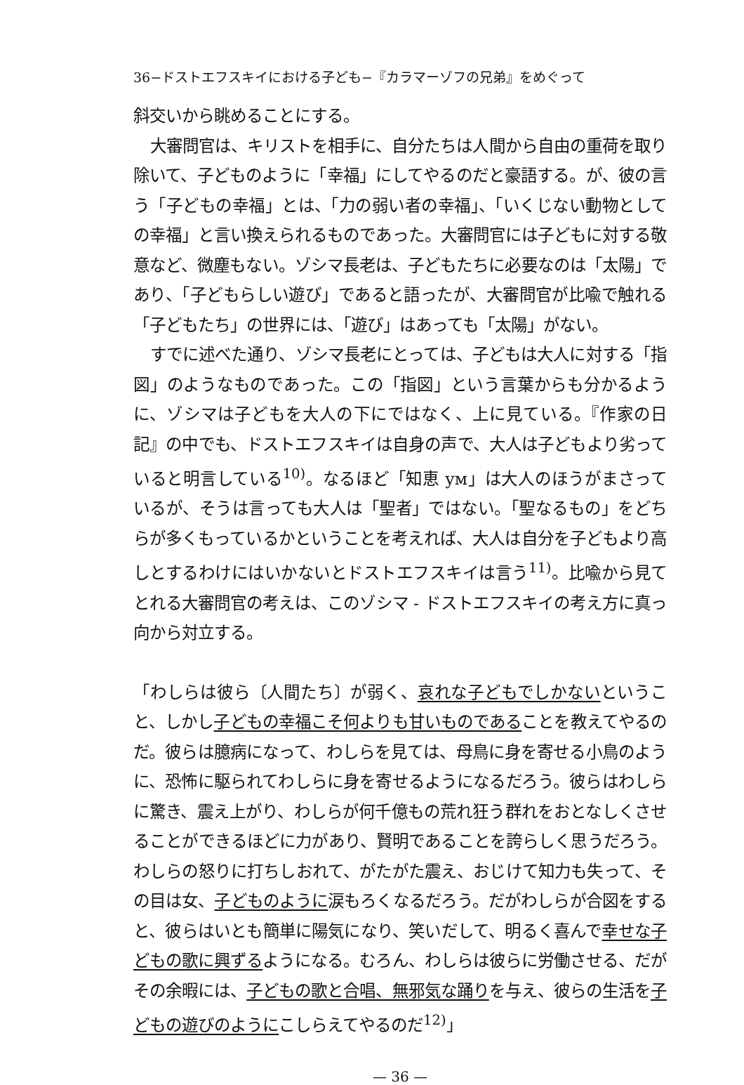36−ドストエフスキイにおける子ども−『カラマーゾフの兄弟』をめぐって
斜交いから眺めることにする。
大審問官は、キリストを相手に、自分たちは人間から自由の重荷を取り除いて、子どものように「幸福」にしてやるのだと豪語する。が、彼の言う「子どもの幸福」とは、「力の弱い者の幸福」、「いくじない動物としての幸福」と言い換えられるものであった。大審問官には子どもに対する敬意など、微塵もない。ゾシマ長老は、子どもたちに必要なのは「太陽」であり、「子どもらしい遊び」であると語ったが、大審問官が比喩で触れる「子どもたち」の世界には、「遊び」はあっても「太陽」がない。
すでに述べた通り、ゾシマ長老にとっては、子どもは大人に対する「指図」のようなものであった。この「指図」という言葉からも分かるように、ゾシマは子どもを大人の下にではなく、上に見ている。『作家の日記』の中でも、ドストエフスキイは自身の声で、大人は子どもより劣っていると明言している<sup>10)</sup>。なるほど「知恵 ум」は大人のほうがまさっているが、そうは言っても大人は「聖者」ではない。「聖なるもの」をどちらが多くもっているかということを考えれば、大人は自分を子どもより高しとするわけにはいかないとドストエフスキイは言う<sup>11)</sup>。比喩から見てとれる大審問官の考えは、このゾシマ - ドストエフスキイの考え方に真っ向から対立する。
「わしらは彼ら〔人間たち〕が弱く、哀れな子どもでしかないということ、しかし子どもの幸福こそ何よりも甘いものであることを教えてやるのだ。彼らは臆病になって、わしらを見ては、母鳥に身を寄せる小鳥のように、恐怖に駆られてわしらに身を寄せるようになるだろう。彼らはわしらに驚き、震え上がり、わしらが何千億もの荒れ狂う群れをおとなしくさせることができるほどに力があり、賢明であることを誇らしく思うだろう。わしらの怒りに打ちしおれて、がたがた震え、おじけて知力も失って、その目は女、子どものように涙もろくなるだろう。だがわしらが合図をすると、彼らはいとも簡単に陽気になり、笑いだして、明るく喜んで幸せな子どもの歌に興ずるようになる。むろん、わしらは彼らに労働させる、だがその余暇には、子どもの歌と合唱、無邪気な踊りを与え、彼らの生活を子どもの遊びのようにこしらえてやるのだ<sup>12)</sup>」
— 36 —